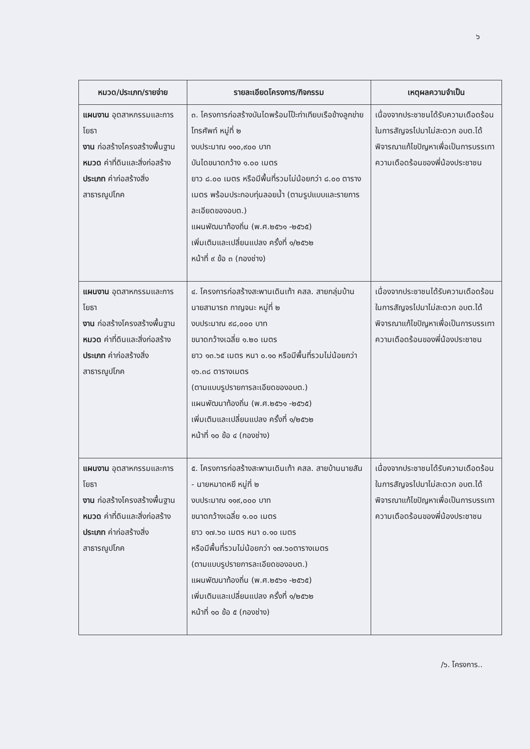๖
| หมวด/ประเภท/รายจ่าย | รายละเอียดโครงการ/กิจกรรม | เหตุผลความจำเป็น |
| --- | --- | --- |
| แผนงาน อุตสาหกรรมและการโยธา งาน ก่อสร้างโครงสร้างพื้นฐาน หมวด ค่าที่ดินและสิ่งก่อสร้าง ประเภท ค่าก่อสร้างสิ่งสาธารณูปโภค | ๓. โครงการก่อสร้างบันไดพร้อมโป๊ะท่าเทียบเรือข้างลูกข่ายโทรศัพท์ หมู่ที่ ๒ งบประมาณ ๑๑๐,๙๐๐ บาท บันไดขนาดกว้าง ๑.๐๐ เมตร ยาว ๘.๐๐ เมตร หรือมีพื้นที่รวมไม่น้อยกว่า ๘.๐๐ ตารางเมตร พร้อมประกอบทุ่นลอยน้ำ (ตามรูปแบบและรายการละเอียดของอบต.) แผนพัฒนาท้องถิ่น (พ.ศ.๒๕๖๑ -๒๕๖๕) เพิ่มเติมและเปลี่ยนแปลง ครั้งที่ ๑/๒๕๖๒ หน้าที่ ๙ ข้อ ๓ (กองช่าง) | เนื่องจากประชาชนได้รับความเดือดร้อน ในการสัญจรไปมาไม่สะดวก อบต.ได้พิจารณาแก้ไขปัญหาเพื่อเป็นการบรรเทาความเดือดร้อนของพี่น้องประชาชน |
| แผนงาน อุตสาหกรรมและการโยธา งาน ก่อสร้างโครงสร้างพื้นฐาน หมวด ค่าที่ดินและสิ่งก่อสร้าง ประเภท ค่าก่อสร้างสิ่งสาธารณูปโภค | ๔. โครงการก่อสร้างสะพานเดินเท้า คสล. สายกลุ่มบ้านนายสามารถ กาญจนะ หมู่ที่ ๒ งบประมาณ ๙๘,๐๐๐ บาท ขนาดกว้างเฉลี่ย ๑.๒๐ เมตร ยาว ๑๓.๖๕ เมตร หนา ๐.๑๐ หรือมีพื้นที่รวมไม่น้อยกว่า ๑๖.๓๘ ตารางเมตร (ตามแบบรูปรายการละเอียดของอบต.) แผนพัฒนาท้องถิ่น (พ.ศ.๒๕๖๑ -๒๕๖๕) เพิ่มเติมและเปลี่ยนแปลง ครั้งที่ ๑/๒๕๖๒ หน้าที่ ๑๐ ข้อ ๔ (กองช่าง) | เนื่องจากประชาชนได้รับความเดือดร้อน ในการสัญจรไปมาไม่สะดวก อบต.ได้พิจารณาแก้ไขปัญหาเพื่อเป็นการบรรเทาความเดือดร้อนของพี่น้องประชาชน |
| แผนงาน อุตสาหกรรมและการโยธา งาน ก่อสร้างโครงสร้างพื้นฐาน หมวด ค่าที่ดินและสิ่งก่อสร้าง ประเภท ค่าก่อสร้างสิ่งสาธารณูปโภค | ๕. โครงการก่อสร้างสะพานเดินเท้า คสล. สายบ้านนายสัน - นายหมาดหยี หมู่ที่ ๒ งบประมาณ ๑๑๙,๐๐๐ บาท ขนาดกว้างเฉลี่ย ๑.๐๐ เมตร ยาว ๑๗.๖๐ เมตร หนา ๐.๑๐ เมตร หรือมีพื้นที่รวมไม่น้อยกว่า ๑๗.๖๐ตารางเมตร (ตามแบบรูปรายการละเอียดของอบต.) แผนพัฒนาท้องถิ่น (พ.ศ.๒๕๖๑ -๒๕๖๕) เพิ่มเติมและเปลี่ยนแปลง ครั้งที่ ๑/๒๕๖๒ หน้าที่ ๑๐ ข้อ ๕ (กองช่าง) | เนื่องจากประชาชนได้รับความเดือดร้อน ในการสัญจรไปมาไม่สะดวก อบต.ได้พิจารณาแก้ไขปัญหาเพื่อเป็นการบรรเทาความเดือดร้อนของพี่น้องประชาชน |
/๖. โครงการ..